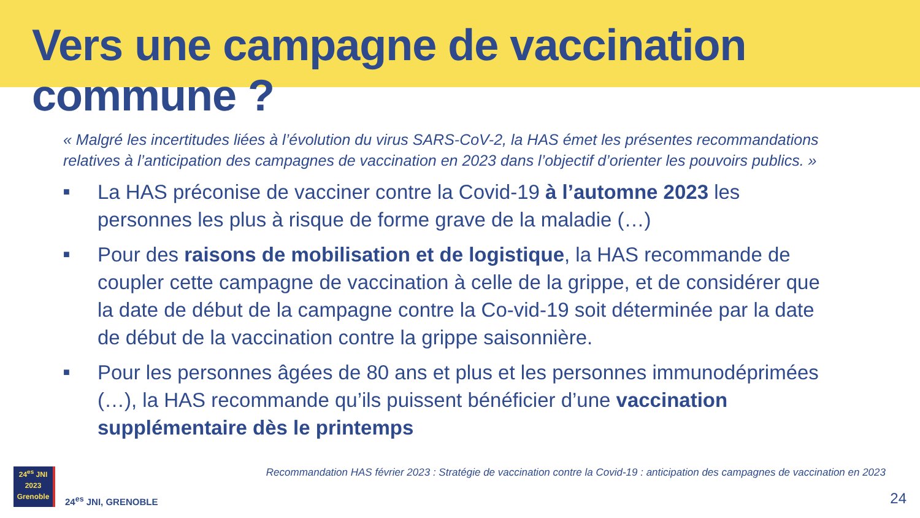Vers une campagne de vaccination commune ?
« Malgré les incertitudes liées à l’évolution du virus SARS-CoV-2, la HAS émet les présentes recommandations relatives à l’anticipation des campagnes de vaccination en 2023 dans l’objectif d’orienter les pouvoirs publics. »
■ La HAS préconise de vacciner contre la Covid-19 à l’automne 2023 les personnes les plus à risque de forme grave de la maladie (…)
■ Pour des raisons de mobilisation et de logistique, la HAS recommande de coupler cette campagne de vaccination à celle de la grippe, et de considérer que la date de début de la campagne contre la Co-vid-19 soit déterminée par la date de début de la vaccination contre la grippe saisonnière.
■ Pour les personnes âgées de 80 ans et plus et les personnes immunodéprimées (…), la HAS recommande qu’ils puissent bénéficier d’une vaccination supplémentaire dès le printemps
Recommandation HAS février 2023 : Stratégie de vaccination contre la Covid-19 : anticipation des campagnes de vaccination en 2023
24<sup>es</sup> JNI
2023
Grenoble
24<sup>es</sup> JNI, GRENOBLE
24